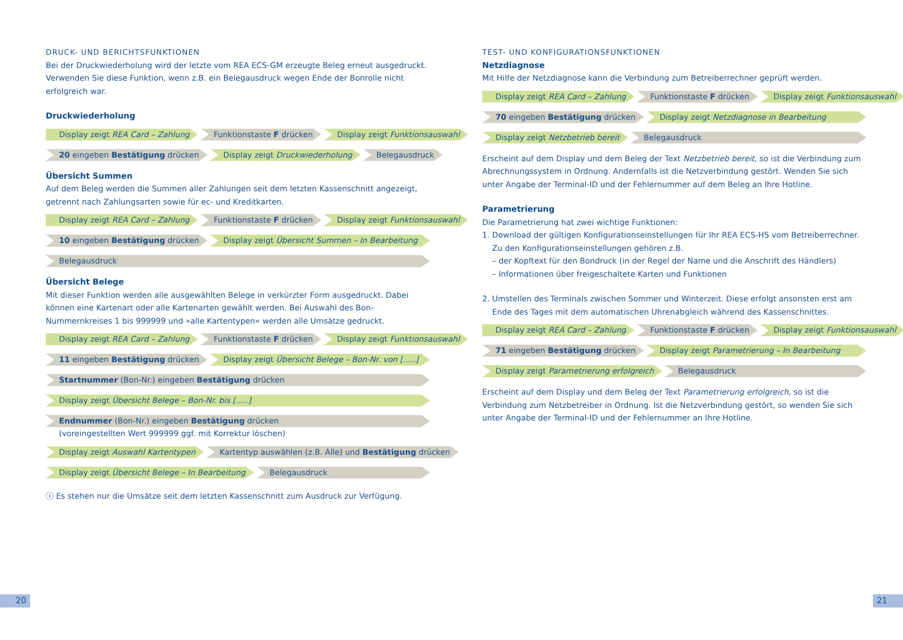DRUCK- UND BERICHTSFUNKTIONEN
Bei der Druckwiederholung wird der letzte vom REA ECS-GM erzeugte Beleg erneut ausgedruckt. Verwenden Sie diese Funktion, wenn z.B. ein Belegausdruck wegen Ende der Bonrolle nicht erfolgreich war.
Druckwiederholung
Display zeigt REA Card – Zahlung Funktionstaste F drücken Display zeigt Funktionsauswahl
20 eingeben Bestätigung drücken Display zeigt Druckwiederholung Belegausdruck
Übersicht Summen
Auf dem Beleg werden die Summen aller Zahlungen seit dem letzten Kassenschnitt angezeigt, getrennt nach Zahlungsarten sowie für ec- und Kreditkarten.
Display zeigt REA Card – Zahlung Funktionstaste F drücken Display zeigt Funktionsauswahl
10 eingeben Bestätigung drücken Display zeigt Übersicht Summen – In Bearbeitung
Belegausdruck
Übersicht Belege
Mit dieser Funktion werden alle ausgewählten Belege in verkürzter Form ausgedruckt. Dabei können eine Kartenart oder alle Kartenarten gewählt werden. Bei Auswahl des Bon-Nummernkreises 1 bis 999999 und »alle Kartentypen« werden alle Umsätze gedruckt.
Display zeigt REA Card – Zahlung Funktionstaste F drücken Display zeigt Funktionsauswahl
11 eingeben Bestätigung drücken Display zeigt Übersicht Belege – Bon-Nr. von [.....]
Startnummer (Bon-Nr.) eingeben Bestätigung drücken
Display zeigt Übersicht Belege – Bon-Nr. bis [.....]
Endnummer (Bon-Nr.) eingeben Bestätigung drücken
(voreingestellten Wert 999999 ggf. mit Korrektur löschen)
Display zeigt Auswahl Kartentypen Kartentyp auswählen (z.B. Alle) und Bestätigung drücken
Display zeigt Übersicht Belege – In Bearbeitung Belegausdruck
ⓘ Es stehen nur die Umsätze seit dem letzten Kassenschnitt zum Ausdruck zur Verfügung.
TEST- UND KONFIGURATIONSFUNKTIONEN
Netzdiagnose
Mit Hilfe der Netzdiagnose kann die Verbindung zum Betreiberrechner geprüft werden.
Display zeigt REA Card – Zahlung Funktionstaste F drücken Display zeigt Funktionsauswahl
70 eingeben Bestätigung drücken Display zeigt Netzdiagnose in Bearbeitung
Display zeigt Netzbetrieb bereit Belegausdruck
Erscheint auf dem Display und dem Beleg der Text Netzbetrieb bereit, so ist die Verbindung zum Abrechnungssystem in Ordnung. Andernfalls ist die Netzverbindung gestört. Wenden Sie sich unter Angabe der Terminal-ID und der Fehlernummer auf dem Beleg an Ihre Hotline.
Parametrierung
Die Parametrierung hat zwei wichtige Funktionen:
1. Download der gültigen Konfigurationseinstellungen für Ihr REA ECS-HS vom Betreiberrechner.
Zu den Konfigurationseinstellungen gehören z.B.
– der Kopftext für den Bondruck (in der Regel der Name und die Anschrift des Händlers)
– Informationen über freigeschaltete Karten und Funktionen
2. Umstellen des Terminals zwischen Sommer und Winterzeit. Diese erfolgt ansonsten erst am
Ende des Tages mit dem automatischen Uhrenabgleich während des Kassenschnittes.
Display zeigt REA Card – Zahlung Funktionstaste F drücken Display zeigt Funktionsauswahl
71 eingeben Bestätigung drücken Display zeigt Parametrierung – In Bearbeitung
Display zeigt Parametrierung erfolgreich Belegausdruck
Erscheint auf dem Display und dem Beleg der Text Parametrierung erfolgreich, so ist die Verbindung zum Netzbetreiber in Ordnung. Ist die Netzverbindung gestört, so wenden Sie sich unter Angabe der Terminal-ID und der Fehlernummer an Ihre Hotline.
20 21